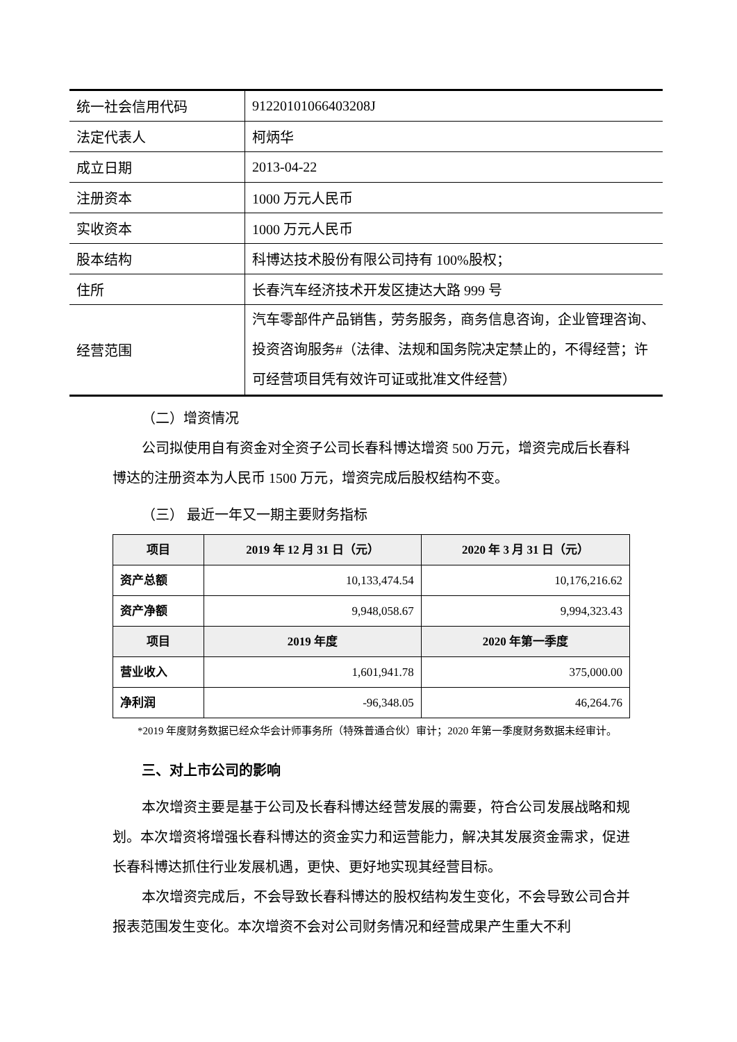| 统一社会信用代码 | 91220101066403208J |
| 法定代表人 | 柯炳华 |
| 成立日期 | 2013-04-22 |
| 注册资本 | 1000 万元人民币 |
| 实收资本 | 1000 万元人民币 |
| 股本结构 | 科博达技术股份有限公司持有 100%股权； |
| 住所 | 长春汽车经济技术开发区捷达大路 999 号 |
| 经营范围 | 汽车零部件产品销售，劳务服务，商务信息咨询，企业管理咨询、投资咨询服务#（法律、法规和国务院决定禁止的，不得经营；许可经营项目凭有效许可证或批准文件经营） |
（二）增资情况
公司拟使用自有资金对全资子公司长春科博达增资 500 万元，增资完成后长春科博达的注册资本为人民币 1500 万元，增资完成后股权结构不变。
（三） 最近一年又一期主要财务指标
| 项目 | 2019 年 12 月 31 日（元） | 2020 年 3 月 31 日（元） |
| --- | --- | --- |
| 资产总额 | 10,133,474.54 | 10,176,216.62 |
| 资产净额 | 9,948,058.67 | 9,994,323.43 |
| 项目 | 2019 年度 | 2020 年第一季度 |
| 营业收入 | 1,601,941.78 | 375,000.00 |
| 净利润 | -96,348.05 | 46,264.76 |
*2019 年度财务数据已经众华会计师事务所（特殊普通合伙）审计；2020 年第一季度财务数据未经审计。
三、对上市公司的影响
本次增资主要是基于公司及长春科博达经营发展的需要，符合公司发展战略和规划。本次增资将增强长春科博达的资金实力和运营能力，解决其发展资金需求，促进长春科博达抓住行业发展机遇，更快、更好地实现其经营目标。
本次增资完成后，不会导致长春科博达的股权结构发生变化，不会导致公司合并报表范围发生变化。本次增资不会对公司财务情况和经营成果产生重大不利